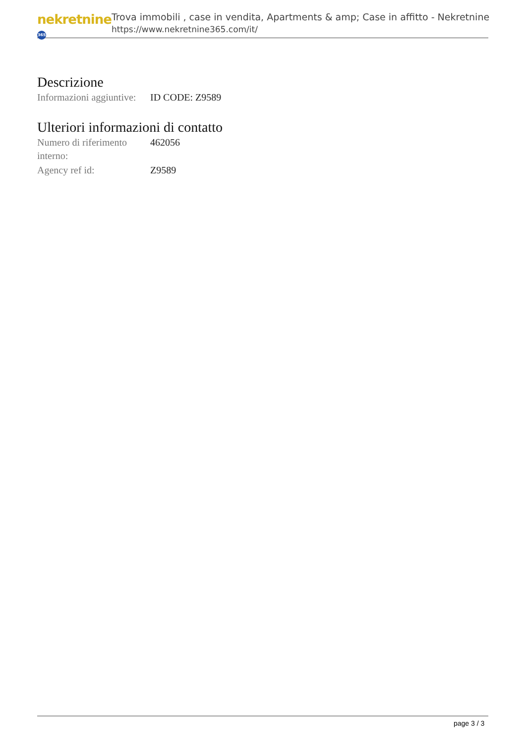nekretnine 365
Trova immobili , case in vendita, Apartments & amp; Case in affitto - Nekretnine
https://www.nekretnine365.com/it/
Descrizione
| Informazioni aggiuntive: | ID CODE: Z9589 |
Ulteriori informazioni di contatto
| Numero di riferimento interno: | 462056 |
| Agency ref id: | Z9589 |
page 3 / 3